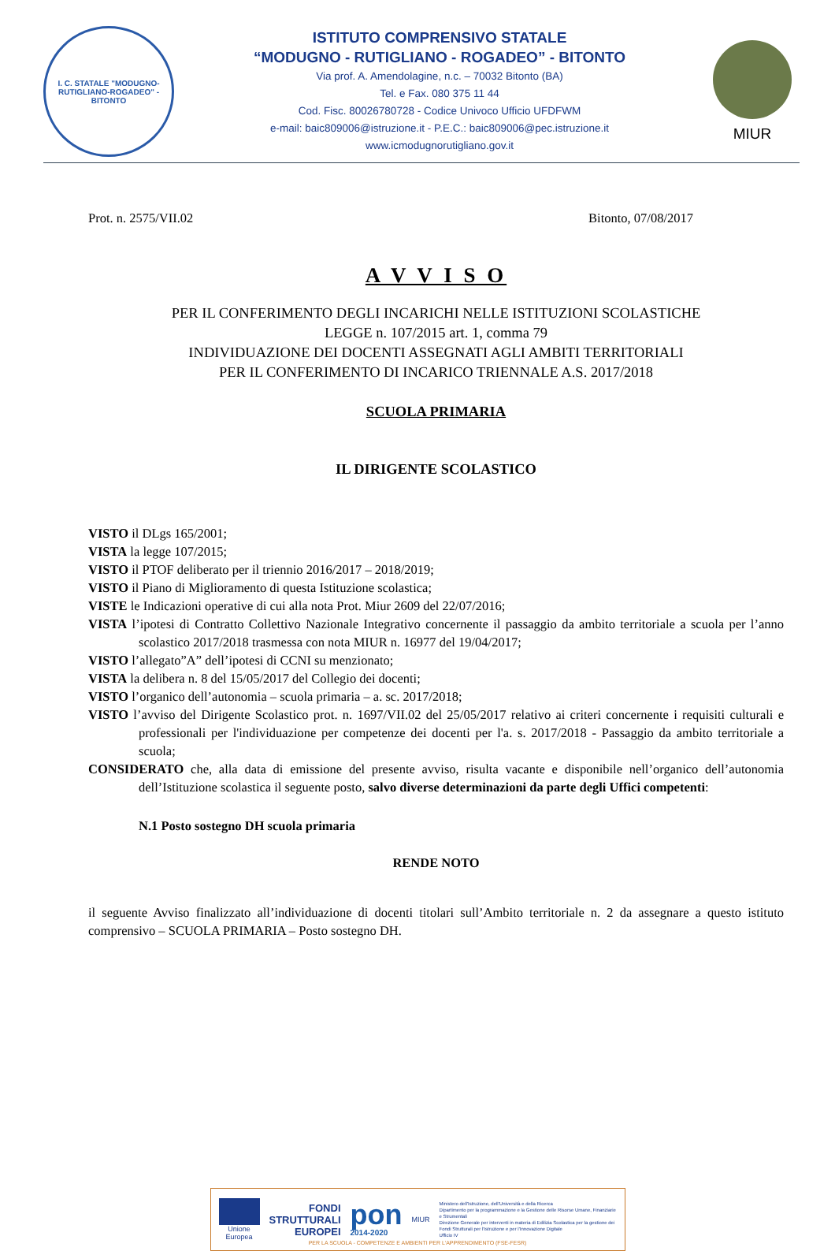I. C. STATALE "MODUGNO-RUTIGLIANO-ROGADEO" - BITONTO
ISTITUTO COMPRENSIVO STATALE
“MODUGNO - RUTIGLIANO - ROGADEO” - BITONTO
Via prof. A. Amendolagine, n.c. – 70032 Bitonto (BA)
Tel. e Fax. 080 375 11 44
Cod. Fisc. 80026780728 - Codice Univoco Ufficio UFDFWM
e-mail: baic809006@istruzione.it - P.E.C.: baic809006@pec.istruzione.it
www.icmodugnorutigliano.gov.it
MIUR
Prot. n. 2575/VII.02 Bitonto, 07/08/2017
A V V I S O
PER IL CONFERIMENTO DEGLI INCARICHI NELLE ISTITUZIONI SCOLASTICHE
LEGGE n. 107/2015 art. 1, comma 79
INDIVIDUAZIONE DEI DOCENTI ASSEGNATI AGLI AMBITI TERRITORIALI
PER IL CONFERIMENTO DI INCARICO TRIENNALE A.S. 2017/2018
SCUOLA PRIMARIA
IL DIRIGENTE SCOLASTICO
VISTO il DLgs 165/2001;
VISTA la legge 107/2015;
VISTO il PTOF deliberato per il triennio 2016/2017 – 2018/2019;
VISTO il Piano di Miglioramento di questa Istituzione scolastica;
VISTE le Indicazioni operative di cui alla nota Prot. Miur 2609 del 22/07/2016;
VISTA l’ipotesi di Contratto Collettivo Nazionale Integrativo concernente il passaggio da ambito territoriale a scuola per l’anno scolastico 2017/2018 trasmessa con nota MIUR n. 16977 del 19/04/2017;
VISTO l’allegato”A” dell’ipotesi di CCNI su menzionato;
VISTA la delibera n. 8 del 15/05/2017 del Collegio dei docenti;
VISTO l’organico dell’autonomia – scuola primaria – a. sc. 2017/2018;
VISTO l’avviso del Dirigente Scolastico prot. n. 1697/VII.02 del 25/05/2017 relativo ai criteri concernente i requisiti culturali e professionali per l'individuazione per competenze dei docenti per l'a. s. 2017/2018 - Passaggio da ambito territoriale a scuola;
CONSIDERATO che, alla data di emissione del presente avviso, risulta vacante e disponibile nell’organico dell’autonomia dell’Istituzione scolastica il seguente posto, salvo diverse determinazioni da parte degli Uffici competenti:
N.1 Posto sostegno DH scuola primaria
RENDE NOTO
il seguente Avviso finalizzato all’individuazione di docenti titolari sull’Ambito territoriale n. 2 da assegnare a questo istituto comprensivo – SCUOLA PRIMARIA – Posto sostegno DH.
Unione Europea
FONDI
STRUTTURALI
EUROPEI
pon
2014-2020
MIUR
Ministero dell'Istruzione, dell'Università e della Ricerca
Dipartimento per la programmazione e la Gestione delle Risorse Umane, Finanziarie e Strumentali
Direzione Generale per interventi in materia di Edilizia Scolastica per la gestione dei Fondi Strutturali per l'Istruzione e per l'Innovazione Digitale
Ufficio IV
PER LA SCUOLA - COMPETENZE E AMBIENTI PER L'APPRENDIMENTO (FSE-FESR)